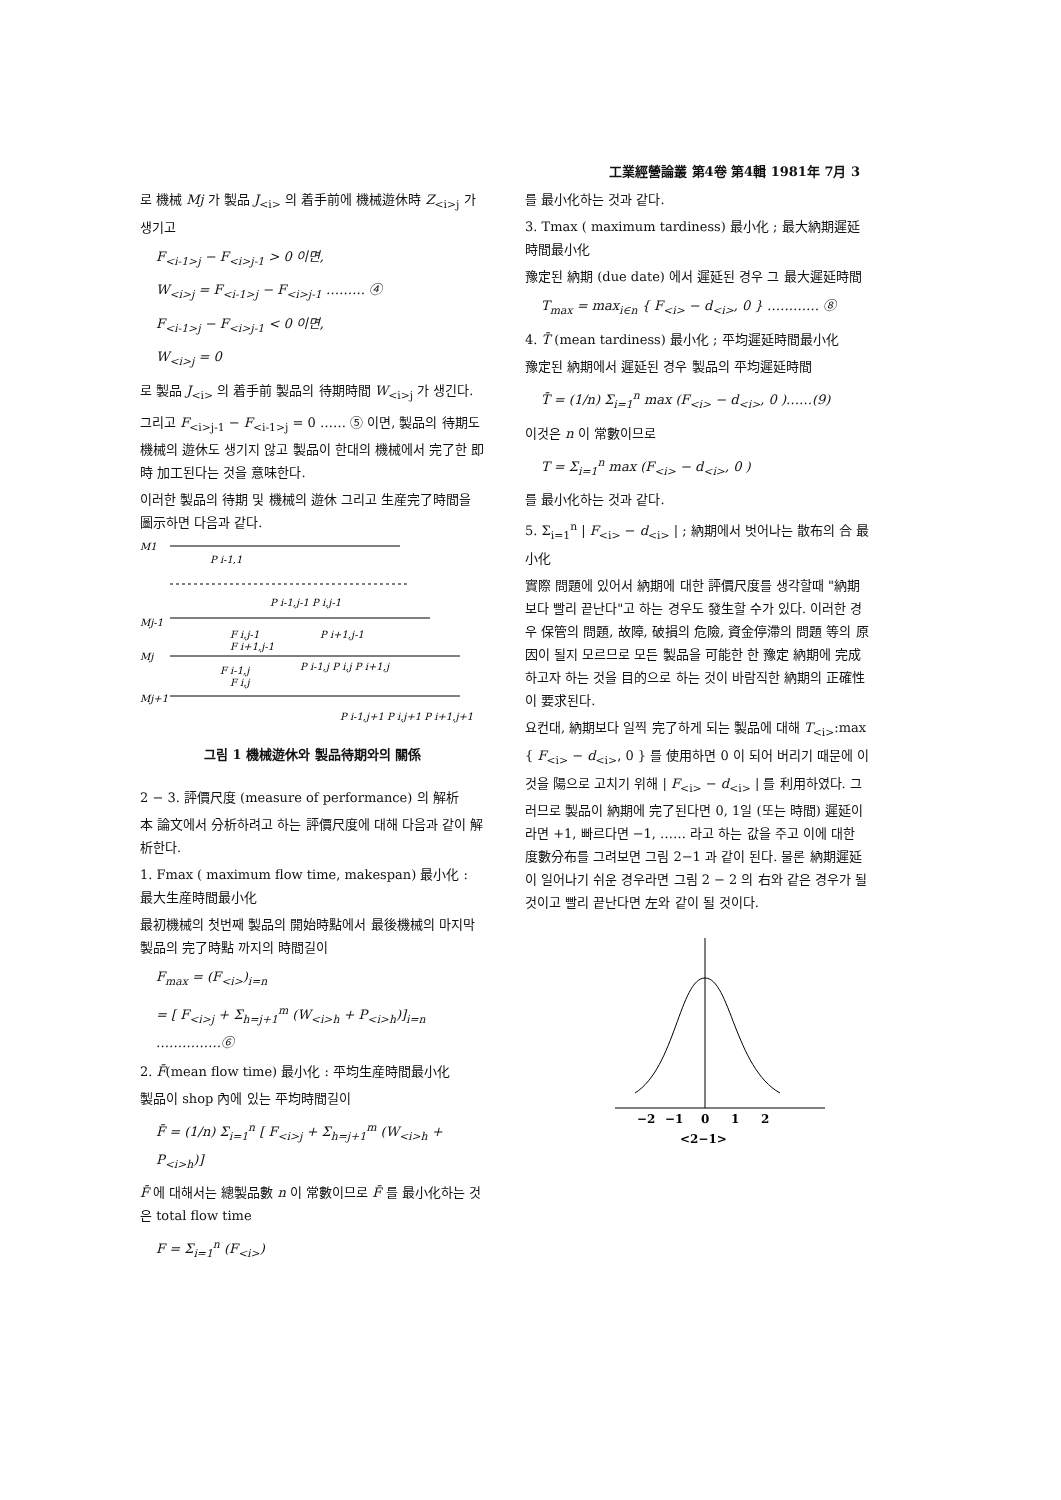工業經營論叢 第4卷 第4輯 1981年 7月 3
로 機械 Mj 가 製品 J<sub><i></sub> 의 着手前에 機械遊休時 Z<sub><i>j</sub> 가 생기고
F<sub><i-1>j</sub> − F<sub><i>j-1</sub> > 0 이면,
W<sub><i>j</sub> = F<sub><i-1>j</sub> − F<sub><i>j-1</sub> ……… ④
F<sub><i-1>j</sub> − F<sub><i>j-1</sub> < 0 이면,
W<sub><i>j</sub> = 0
로 製品 J<sub><i></sub> 의 着手前 製品의 待期時間 W<sub><i>j</sub> 가 생긴다.
그리고 F<sub><i>j-1</sub> − F<sub><i-1>j</sub> = 0 …… ⑤ 이면, 製品의 待期도 機械의 遊休도 생기지 않고 製品이 한대의 機械에서 完了한 即時 加工된다는 것을 意味한다.
이러한 製品의 待期 및 機械의 遊休 그리고 生産完了時間을 圖示하면 다음과 같다.
M1
P i-1,1
P i-1,j-1 P i,j-1
Mj-1
F i,j-1
P i+1,j-1
F i+1,j-1
Mj
F i-1,j
P i-1,j P i,j P i+1,j
F i,j
Mj+1
P i-1,j+1 P i,j+1 P i+1,j+1
그림 1 機械遊休와 製品待期와의 關係
2 − 3. 評價尺度 (measure of performance) 의 解析
本 論文에서 分析하려고 하는 評價尺度에 대해 다음과 같이 解析한다.
1. Fmax ( maximum flow time, makespan) 最小化 : 最大生産時間最小化
最初機械의 첫번째 製品의 開始時點에서 最後機械의 마지막 製品의 完了時點 까지의 時間길이
F<sub>max</sub> = (F<sub><i></sub>)<sub>i=n</sub>
= [ F<sub><i>j</sub> + Σ<sub>h=j+1</sub><sup>m</sup> (W<sub><i>h</sub> + P<sub><i>h</sub>)]<sub>i=n</sub> ……………⑥
2. F̄(mean flow time) 最小化 : 平均生産時間最小化
製品이 shop 內에 있는 平均時間길이
F̄ = (1/n) Σ<sub>i=1</sub><sup>n</sup> [ F<sub><i>j</sub> + Σ<sub>h=j+1</sub><sup>m</sup> (W<sub><i>h</sub> + P<sub><i>h</sub>)]
F̄ 에 대해서는 總製品數 n 이 常數이므로 F̄ 를 最小化하는 것은 total flow time
F = Σ<sub>i=1</sub><sup>n</sup> (F<sub><i></sub>)
를 最小化하는 것과 같다.
3. Tmax ( maximum tardiness) 最小化 ; 最大納期遲延時間最小化
豫定된 納期 (due date) 에서 遲延된 경우 그 最大遲延時間
T<sub>max</sub> = max<sub>i∈n</sub> { F<sub><i></sub> − d<sub><i></sub>, 0 } ………… ⑧
4. T̄ (mean tardiness) 最小化 ; 平均遲延時間最小化
豫定된 納期에서 遲延된 경우 製品의 平均遲延時間
T̄ = (1/n) Σ<sub>i=1</sub><sup>n</sup> max (F<sub><i></sub> − d<sub><i></sub>, 0 )……(9)
이것은 n 이 常數이므로
T = Σ<sub>i=1</sub><sup>n</sup> max (F<sub><i></sub> − d<sub><i></sub>, 0 )
를 最小化하는 것과 같다.
5. Σ<sub>i=1</sub><sup>n</sup> | F<sub><i></sub> − d<sub><i></sub> | ; 納期에서 벗어나는 散布의 合 最小化
實際 問題에 있어서 納期에 대한 評價尺度를 생각할때 "納期보다 빨리 끝난다"고 하는 경우도 發生할 수가 있다. 이러한 경우 保管의 問題, 故障, 破損의 危險, 資金停滯의 問題 等의 原因이 될지 모르므로 모든 製品을 可能한 한 豫定 納期에 完成하고자 하는 것을 目的으로 하는 것이 바람직한 納期의 正確性이 要求된다.
요컨대, 納期보다 일찍 完了하게 되는 製品에 대해 T<sub><i></sub>:max { F<sub><i></sub> − d<sub><i></sub>, 0 } 를 使用하면 0 이 되어 버리기 때문에 이것을 陽으로 고치기 위해 | F<sub><i></sub> − d<sub><i></sub> | 를 利用하였다. 그러므로 製品이 納期에 完了된다면 0, 1일 (또는 時間) 遲延이라면 +1, 빠르다면 −1, …… 라고 하는 값을 주고 이에 대한 度數分布를 그려보면 그림 2−1 과 같이 된다. 물론 納期遲延이 일어나기 쉬운 경우라면 그림 2 − 2 의 右와 같은 경우가 될 것이고 빨리 끝난다면 左와 같이 될 것이다.
−2
−1
0
1
2
<2−1>